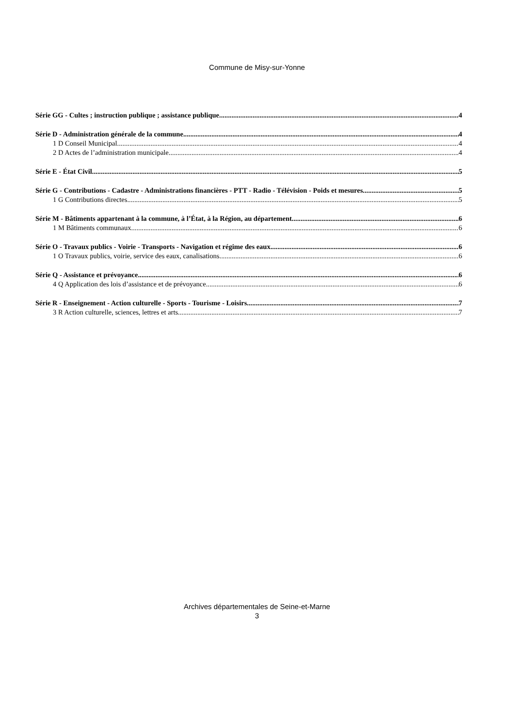Commune de Misy-sur-Yonne
Série GG - Cultes ; instruction publique ; assistance publique 4
Série D - Administration générale de la commune 4
1 D Conseil Municipal 4
2 D Actes de l’administration municipale 4
Série E - État Civil 5
Série G - Contributions - Cadastre - Administrations financières - PTT - Radio - Télévision - Poids et mesures 5
1 G Contributions directes 5
Série M - Bâtiments appartenant à la commune, à l’État, à la Région, au département 6
1 M Bâtiments communaux 6
Série O - Travaux publics - Voirie - Transports - Navigation et régime des eaux 6
1 O Travaux publics, voirie, service des eaux, canalisations 6
Série Q - Assistance et prévoyance 6
4 Q Application des lois d’assistance et de prévoyance 6
Série R - Enseignement - Action culturelle - Sports - Tourisme - Loisirs 7
3 R Action culturelle, sciences, lettres et arts 7
Archives départementales de Seine-et-Marne
3